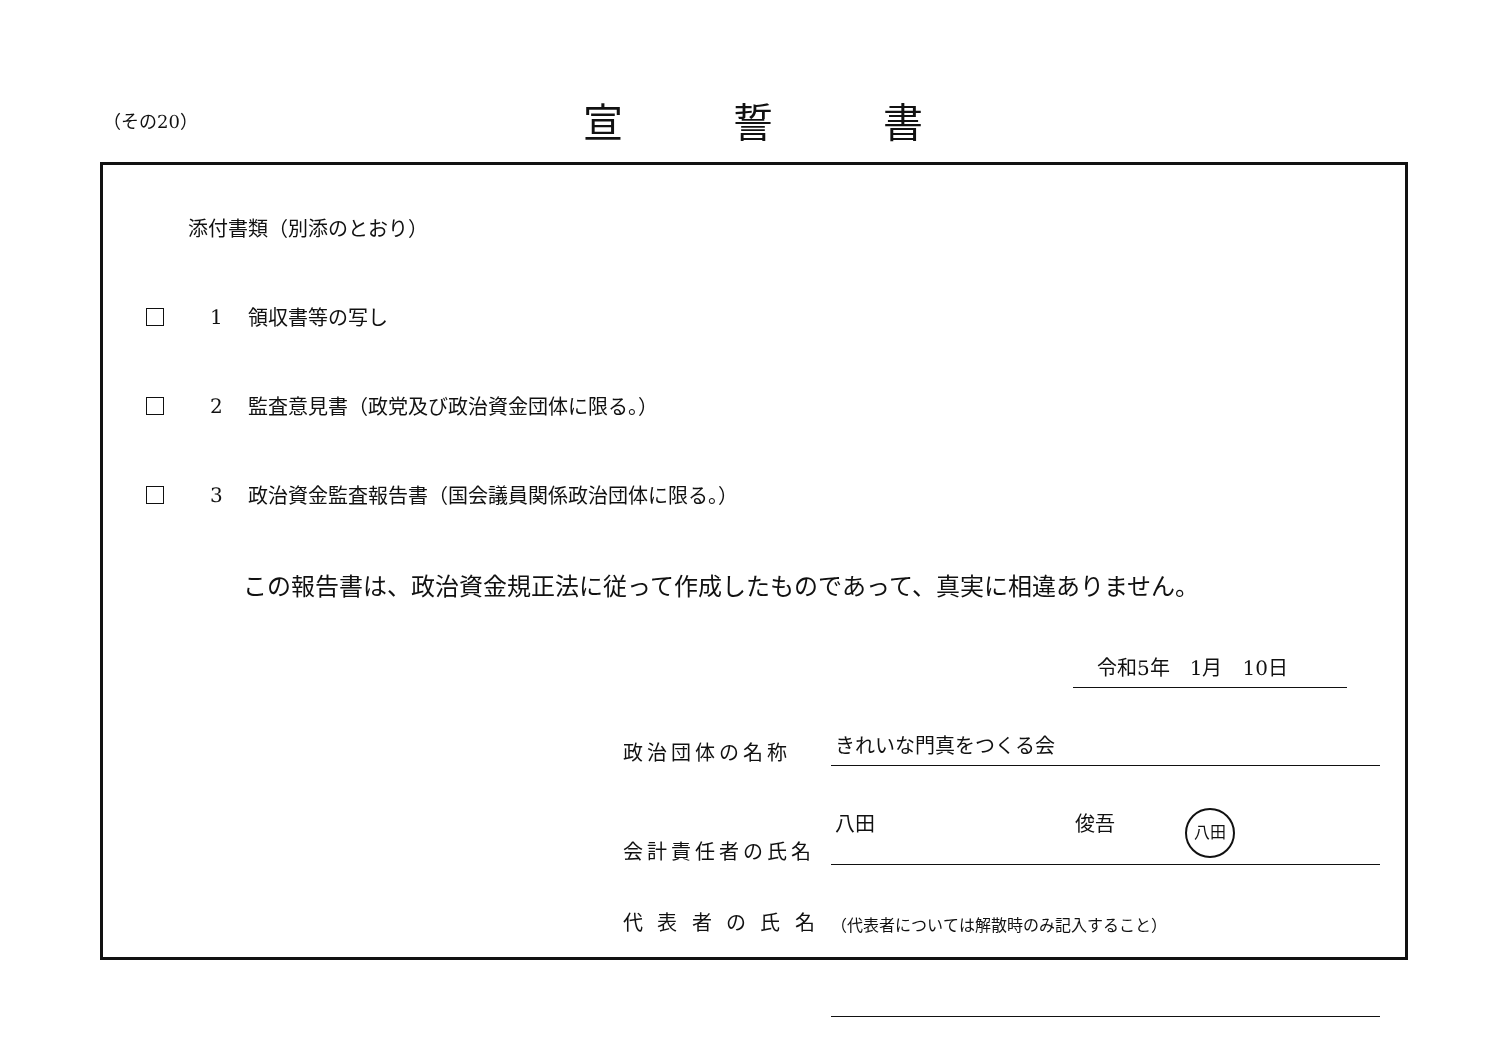（その20）
宣誓書
添付書類（別添のとおり）
1 領収書等の写し
2 監査意見書（政党及び政治資金団体に限る。）
3 政治資金監査報告書（国会議員関係政治団体に限る。）
この報告書は、政治資金規正法に従って作成したものであって、真実に相違ありません。
令和5年　1月　10日
政治団体の名称
きれいな門真をつくる会
会計責任者の氏名
八田 俊吾 八田
代 表 者 の 氏 名
（代表者については解散時のみ記入すること）